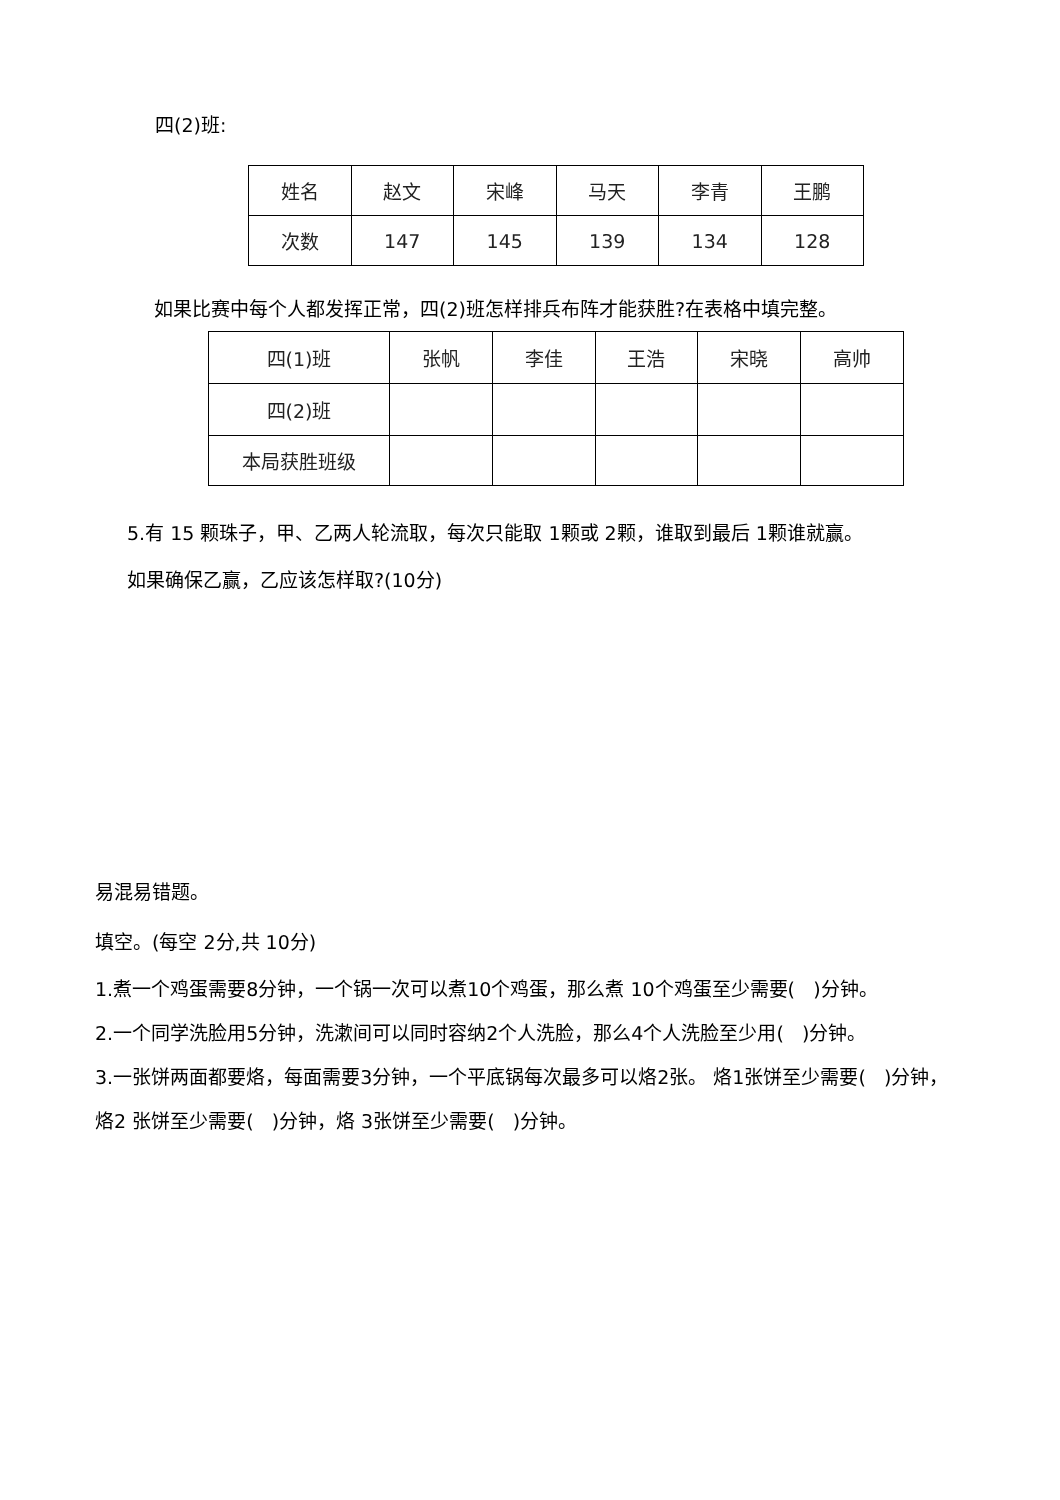四(2)班:
| 姓名 | 赵文 | 宋峰 | 马天 | 李青 | 王鹏 |
| 次数 | 147 | 145 | 139 | 134 | 128 |
如果比赛中每个人都发挥正常，四(2)班怎样排兵布阵才能获胜?在表格中填完整。
| 四(1)班 | 张帆 | 李佳 | 王浩 | 宋晓 | 高帅 |
| 四(2)班 | | | | | |
| 本局获胜班级 | | | | | |
5.有 15 颗珠子，甲、乙两人轮流取，每次只能取 1颗或 2颗，谁取到最后 1颗谁就赢。
如果确保乙赢，乙应该怎样取?(10分)
易混易错题。
填空。(每空 2分,共 10分)
1.煮一个鸡蛋需要8分钟，一个锅一次可以煮10个鸡蛋，那么煮 10个鸡蛋至少需要( )分钟。
2.一个同学洗脸用5分钟，洗漱间可以同时容纳2个人洗脸，那么4个人洗脸至少用( )分钟。
3.一张饼两面都要烙，每面需要3分钟，一个平底锅每次最多可以烙2张。 烙1张饼至少需要( )分钟，烙2 张饼至少需要( )分钟，烙 3张饼至少需要( )分钟。